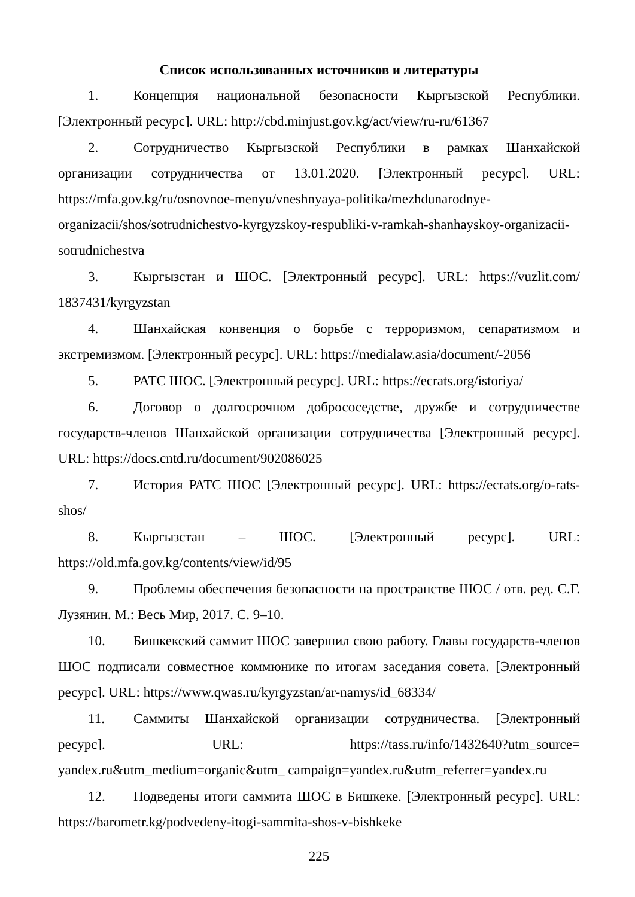Список использованных источников и литературы
1. Концепция национальной безопасности Кыргызской Республики. [Электронный ресурс]. URL: http://cbd.minjust.gov.kg/act/view/ru-ru/61367
2. Сотрудничество Кыргызской Республики в рамках Шанхайской организации сотрудничества от 13.01.2020. [Электронный ресурс]. URL: https://mfa.gov.kg/ru/osnovnoe-menyu/vneshnyaya-politika/mezhdunarodnye-organizacii/shos/sotrudnichestvo-kyrgyzskoy-respubliki-v-ramkah-shanhayskoy-organizacii-sotrudnichestva
3. Кыргызстан и ШОС. [Электронный ресурс]. URL: https://vuzlit.com/ 1837431/kyrgyzstan
4. Шанхайская конвенция о борьбе с терроризмом, сепаратизмом и экстремизмом. [Электронный ресурс]. URL: https://medialaw.asia/document/-2056
5. РАТС ШОС. [Электронный ресурс]. URL: https://ecrats.org/istoriya/
6. Договор о долгосрочном добрососедстве, дружбе и сотрудничестве государств-членов Шанхайской организации сотрудничества [Электронный ресурс]. URL: https://docs.cntd.ru/document/902086025
7. История РАТС ШОС [Электронный ресурс]. URL: https://ecrats.org/o-rats-shos/
8. Кыргызстан – ШОС. [Электронный ресурс]. URL: https://old.mfa.gov.kg/contents/view/id/95
9. Проблемы обеспечения безопасности на пространстве ШОС / отв. ред. С.Г. Лузянин. М.: Весь Мир, 2017. С. 9–10.
10. Бишкекский саммит ШОС завершил свою работу. Главы государств-членов ШОС подписали совместное коммюнике по итогам заседания совета. [Электронный ресурс]. URL: https://www.qwas.ru/kyrgyzstan/ar-namys/id_68334/
11. Саммиты Шанхайской организации сотрудничества. [Электронный ресурс]. URL: https://tass.ru/info/1432640?utm_source= yandex.ru&utm_medium=organic&utm_ campaign=yandex.ru&utm_referrer=yandex.ru
12. Подведены итоги саммита ШОС в Бишкеке. [Электронный ресурс]. URL: https://barometr.kg/podvedeny-itogi-sammita-shos-v-bishkeke
225